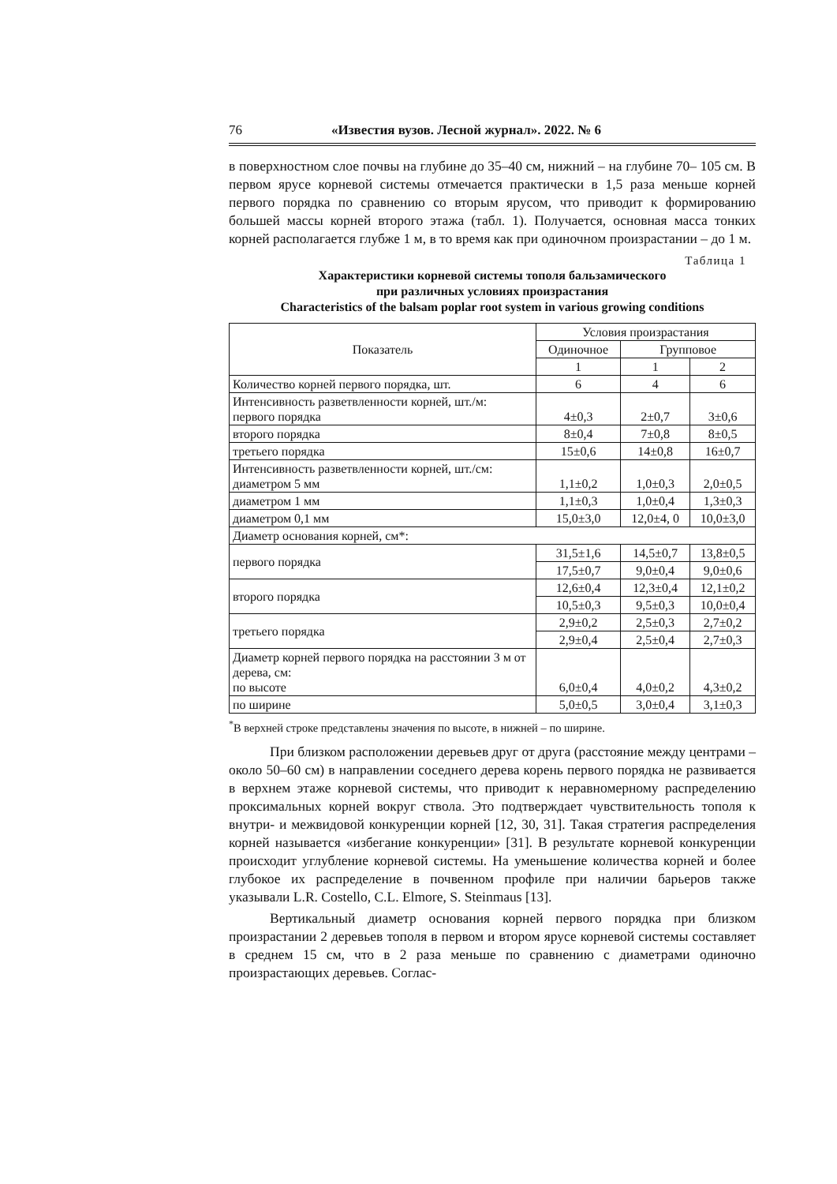76 «Известия вузов. Лесной журнал». 2022. № 6
в поверхностном слое почвы на глубине до 35–40 см, нижний – на глубине 70– 105 см. В первом ярусе корневой системы отмечается практически в 1,5 раза меньше корней первого порядка по сравнению со вторым ярусом, что приводит к формированию большей массы корней второго этажа (табл. 1). Получается, основная масса тонких корней располагается глубже 1 м, в то время как при одиночном произрастании – до 1 м.
Таблица 1
Характеристики корневой системы тополя бальзамического
при различных условиях произрастания
Characteristics of the balsam poplar root system in various growing conditions
| Показатель | Условия произрастания | | |
| --- | --- | --- | --- |
| | Одиночное | Групповое | |
| | 1 | 1 | 2 |
| Количество корней первого порядка, шт. | 6 | 4 | 6 |
| Интенсивность разветвленности корней, шт./м: первого порядка | 4±0,3 | 2±0,7 | 3±0,6 |
| второго порядка | 8±0,4 | 7±0,8 | 8±0,5 |
| третьего порядка | 15±0,6 | 14±0,8 | 16±0,7 |
| Интенсивность разветвленности корней, шт./см: диаметром 5 мм | 1,1±0,2 | 1,0±0,3 | 2,0±0,5 |
| диаметром 1 мм | 1,1±0,3 | 1,0±0,4 | 1,3±0,3 |
| диаметром 0,1 мм | 15,0±3,0 | 12,0±4, 0 | 10,0±3,0 |
| Диаметр основания корней, см*: | | | |
| первого порядка | 31,5±1,6 | 14,5±0,7 | 13,8±0,5 |
| | 17,5±0,7 | 9,0±0,4 | 9,0±0,6 |
| второго порядка | 12,6±0,4 | 12,3±0,4 | 12,1±0,2 |
| | 10,5±0,3 | 9,5±0,3 | 10,0±0,4 |
| третьего порядка | 2,9±0,2 | 2,5±0,3 | 2,7±0,2 |
| | 2,9±0,4 | 2,5±0,4 | 2,7±0,3 |
| Диаметр корней первого порядка на расстоянии 3 м от дерева, см: по высоте | 6,0±0,4 | 4,0±0,2 | 4,3±0,2 |
| по ширине | 5,0±0,5 | 3,0±0,4 | 3,1±0,3 |
<sup>*</sup> В верхней строке представлены значения по высоте, в нижней – по ширине.
При близком расположении деревьев друг от друга (расстояние между центрами – около 50–60 см) в направлении соседнего дерева корень первого порядка не развивается в верхнем этаже корневой системы, что приводит к неравномерному распределению проксимальных корней вокруг ствола. Это подтверждает чувствительность тополя к внутри- и межвидовой конкуренции корней [12, 30, 31]. Такая стратегия распределения корней называется «избегание конкуренции» [31]. В результате корневой конкуренции происходит углубление корневой системы. На уменьшение количества корней и более глубокое их распределение в почвенном профиле при наличии барьеров также указывали L.R. Costello, C.L. Elmore, S. Steinmaus [13].
Вертикальный диаметр основания корней первого порядка при близком произрастании 2 деревьев тополя в первом и втором ярусе корневой системы составляет в среднем 15 см, что в 2 раза меньше по сравнению с диаметрами одиночно произрастающих деревьев. Соглас-